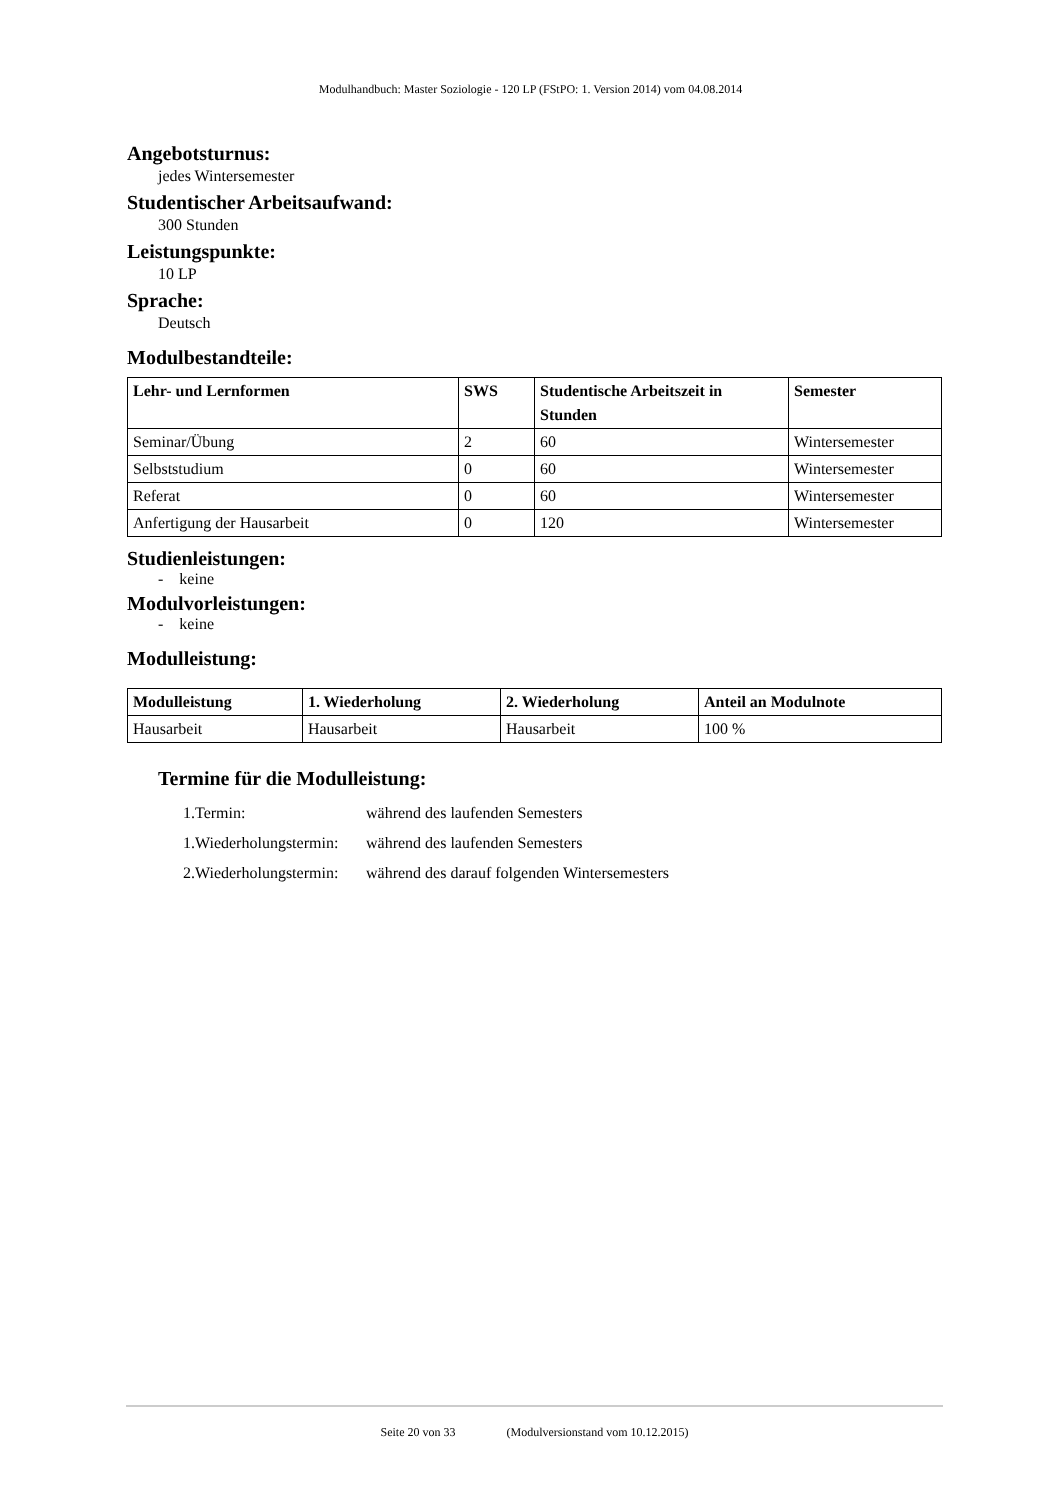Modulhandbuch: Master Soziologie - 120 LP (FStPO: 1. Version 2014) vom 04.08.2014
Angebotsturnus:
jedes Wintersemester
Studentischer Arbeitsaufwand:
300 Stunden
Leistungspunkte:
10 LP
Sprache:
Deutsch
Modulbestandteile:
| Lehr- und Lernformen | SWS | Studentische Arbeitszeit in Stunden | Semester |
| --- | --- | --- | --- |
| Seminar/Übung | 2 | 60 | Wintersemester |
| Selbststudium | 0 | 60 | Wintersemester |
| Referat | 0 | 60 | Wintersemester |
| Anfertigung der Hausarbeit | 0 | 120 | Wintersemester |
Studienleistungen:
- keine
Modulvorleistungen:
- keine
Modulleistung:
| Modulleistung | 1. Wiederholung | 2. Wiederholung | Anteil an Modulnote |
| --- | --- | --- | --- |
| Hausarbeit | Hausarbeit | Hausarbeit | 100 % |
Termine für die Modulleistung:
1.Termin: während des laufenden Semesters
1.Wiederholungstermin: während des laufenden Semesters
2.Wiederholungstermin: während des darauf folgenden Wintersemesters
Seite 20 von 33 (Modulversionstand vom 10.12.2015)